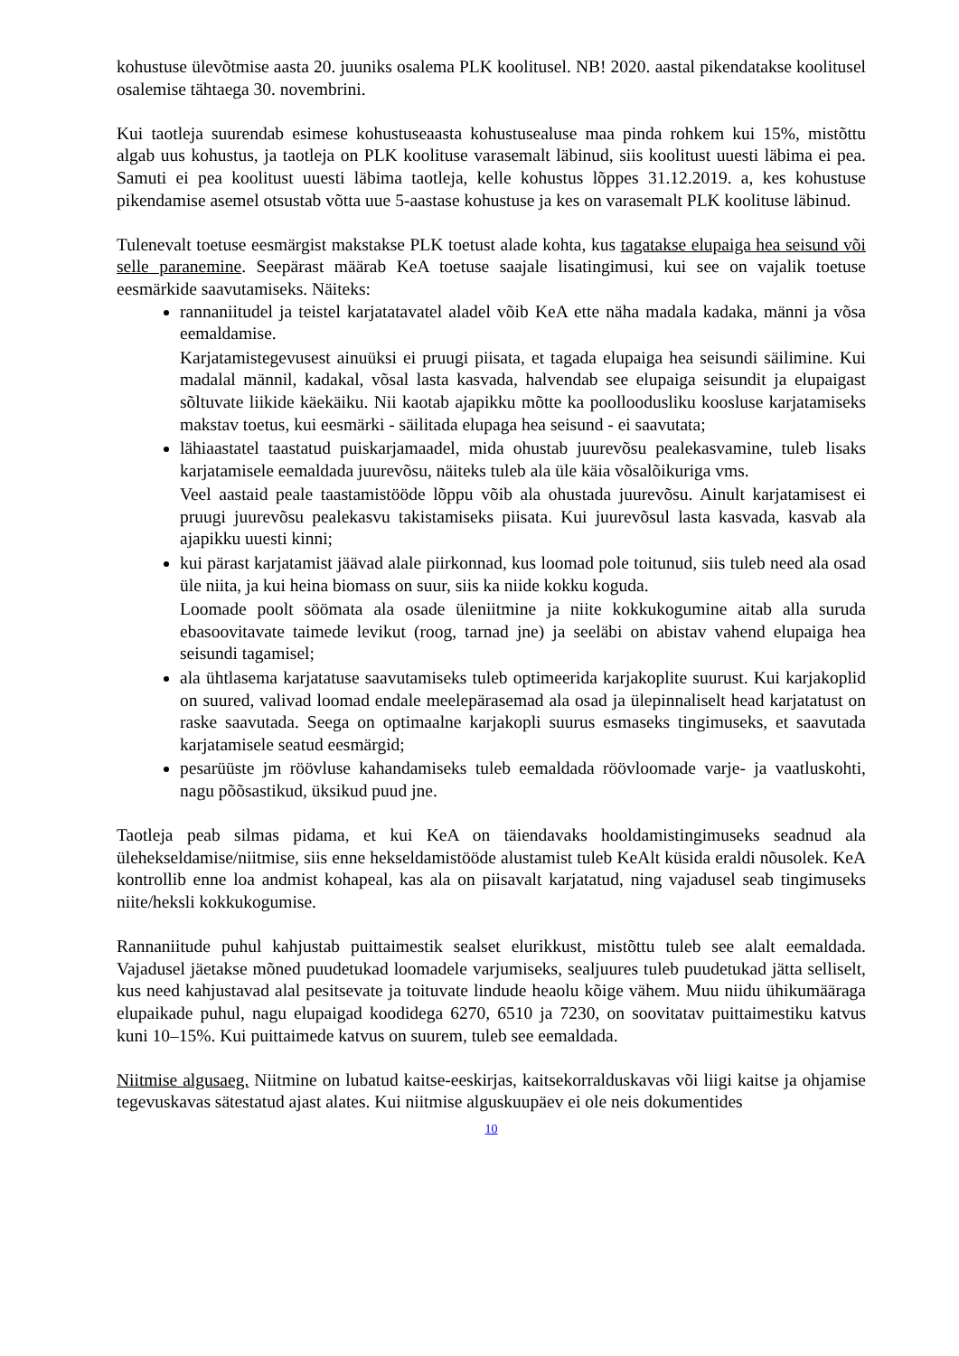kohustuse ülevõtmise aasta 20. juuniks osalema PLK koolitusel. NB! 2020. aastal pikendatakse koolitusel osalemise tähtaega 30. novembrini.
Kui taotleja suurendab esimese kohustuseaasta kohustusealuse maa pinda rohkem kui 15%, mistõttu algab uus kohustus, ja taotleja on PLK koolituse varasemalt läbinud, siis koolitust uuesti läbima ei pea. Samuti ei pea koolitust uuesti läbima taotleja, kelle kohustus lõppes 31.12.2019. a, kes kohustuse pikendamise asemel otsustab võtta uue 5-aastase kohustuse ja kes on varasemalt PLK koolituse läbinud.
Tulenevalt toetuse eesmärgist makstakse PLK toetust alade kohta, kus tagatakse elupaiga hea seisund või selle paranemine. Seepärast määrab KeA toetuse saajale lisatingimusi, kui see on vajalik toetuse eesmärkide saavutamiseks. Näiteks:
rannaniitudel ja teistel karjatatavatel aladel võib KeA ette näha madala kadaka, männi ja võsa eemaldamise.
Karjatamistegevusest ainuüksi ei pruugi piisata, et tagada elupaiga hea seisundi säilimine. Kui madalal männil, kadakal, võsal lasta kasvada, halvendab see elupaiga seisundit ja elupaigast sõltuvate liikide käekäiku. Nii kaotab ajapikku mõtte ka poolloodusliku koosluse karjatamiseks makstav toetus, kui eesmärki - säilitada elupaga hea seisund - ei saavutata;
lähiaastatel taastatud puiskarjamaadel, mida ohustab juurevõsu pealekasvamine, tuleb lisaks karjatamisele eemaldada juurevõsu, näiteks tuleb ala üle käia võsalõikuriga vms.
Veel aastaid peale taastamistööde lõppu võib ala ohustada juurevõsu. Ainult karjatamisest ei pruugi juurevõsu pealekasvu takistamiseks piisata. Kui juurevõsul lasta kasvada, kasvab ala ajapikku uuesti kinni;
kui pärast karjatamist jäävad alale piirkonnad, kus loomad pole toitunud, siis tuleb need ala osad üle niita, ja kui heina biomass on suur, siis ka niide kokku koguda.
Loomade poolt söömata ala osade üleniitmine ja niite kokkukogumine aitab alla suruda ebasoovitavate taimede levikut (roog, tarnad jne) ja seeläbi on abistav vahend elupaiga hea seisundi tagamisel;
ala ühtlasema karjatatuse saavutamiseks tuleb optimeerida karjakoplite suurust. Kui karjakoplid on suured, valivad loomad endale meelepärasemad ala osad ja ülepinnaliselt head karjatatust on raske saavutada. Seega on optimaalne karjakopli suurus esmaseks tingimuseks, et saavutada karjatamisele seatud eesmärgid;
pesarüüste jm röövluse kahandamiseks tuleb eemaldada röövloomade varje- ja vaatluskohti, nagu põõsastikud, üksikud puud jne.
Taotleja peab silmas pidama, et kui KeA on täiendavaks hooldamistingimuseks seadnud ala ülehekseldamise/niitmise, siis enne hekseldamistööde alustamist tuleb KeAlt küsida eraldi nõusolek. KeA kontrollib enne loa andmist kohapeal, kas ala on piisavalt karjatatud, ning vajadusel seab tingimuseks niite/heksli kokkukogumise.
Rannaniitude puhul kahjustab puittaimestik sealset elurikkust, mistõttu tuleb see alalt eemaldada. Vajadusel jäetakse mõned puudetukad loomadele varjumiseks, sealjuures tuleb puudetukad jätta selliselt, kus need kahjustavad alal pesitsevate ja toituvate lindude heaolu kõige vähem. Muu niidu ühikumääraga elupaikade puhul, nagu elupaigad koodidega 6270, 6510 ja 7230, on soovitatav puittaimestiku katvus kuni 10–15%. Kui puittaimede katvus on suurem, tuleb see eemaldada.
Niitmise algusaeg. Niitmine on lubatud kaitse-eeskirjas, kaitsekorralduskavas või liigi kaitse ja ohjamise tegevuskavas sätestatud ajast alates. Kui niitmise alguskuupäev ei ole neis dokumentides
10